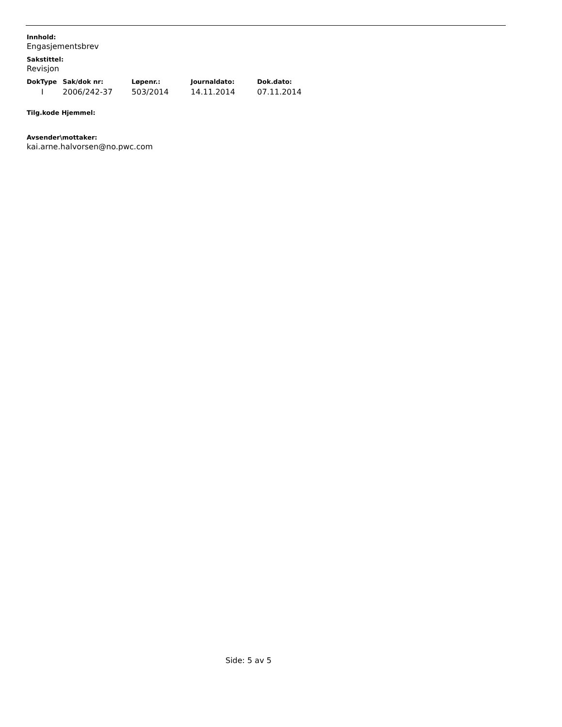Innhold:
Engasjementsbrev
Sakstittel:
Revisjon
| DokType | Sak/dok nr: | Løpenr.: | Journaldato: | Dok.dato: |
| --- | --- | --- | --- | --- |
| I | 2006/242-37 | 503/2014 | 14.11.2014 | 07.11.2014 |
Tilg.kode Hjemmel:
Avsender\mottaker:
kai.arne.halvorsen@no.pwc.com
Side: 5 av 5